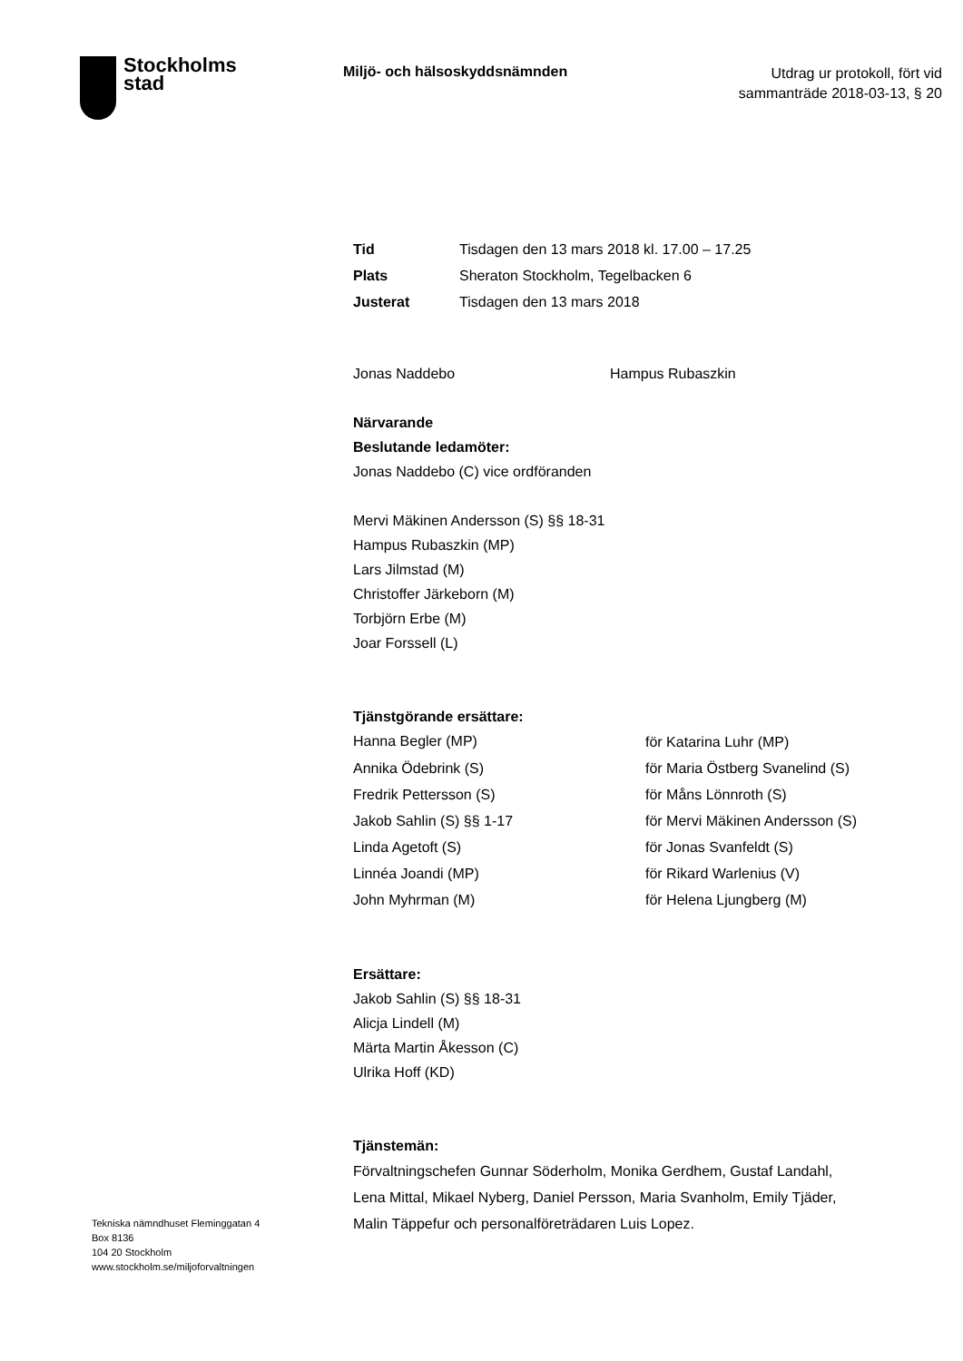Stockholms
stad
Miljö- och hälsoskyddsnämnden
Utdrag ur protokoll, fört vid
sammanträde 2018-03-13, § 20
| Tid | Tisdagen den 13 mars 2018 kl. 17.00 – 17.25 |
| Plats | Sheraton Stockholm, Tegelbacken 6 |
| Justerat | Tisdagen den 13 mars 2018 |
| Jonas Naddebo | Hampus Rubaszkin |
Närvarande
Beslutande ledamöter:
Jonas Naddebo (C) vice ordföranden
Mervi Mäkinen Andersson (S) §§ 18-31
Hampus Rubaszkin (MP)
Lars Jilmstad (M)
Christoffer Järkeborn (M)
Torbjörn Erbe (M)
Joar Forssell (L)
Tjänstgörande ersättare:
| Hanna Begler (MP) | för Katarina Luhr (MP) |
| Annika Ödebrink (S) | för Maria Östberg Svanelind (S) |
| Fredrik Pettersson (S) | för Måns Lönnroth (S) |
| Jakob Sahlin (S) §§ 1-17 | för Mervi Mäkinen Andersson (S) |
| Linda Agetoft (S) | för Jonas Svanfeldt (S) |
| Linnéa Joandi (MP) | för Rikard Warlenius (V) |
| John Myhrman (M) | för Helena Ljungberg (M) |
Ersättare:
Jakob Sahlin (S) §§ 18-31
Alicja Lindell (M)
Märta Martin Åkesson (C)
Ulrika Hoff (KD)
Tjänstemän:
Förvaltningschefen Gunnar Söderholm, Monika Gerdhem, Gustaf Landahl, Lena Mittal, Mikael Nyberg, Daniel Persson, Maria Svanholm, Emily Tjäder, Malin Täppefur och personalföreträdaren Luis Lopez.
Tekniska nämndhuset Fleminggatan 4
Box 8136
104 20 Stockholm
www.stockholm.se/miljoforvaltningen